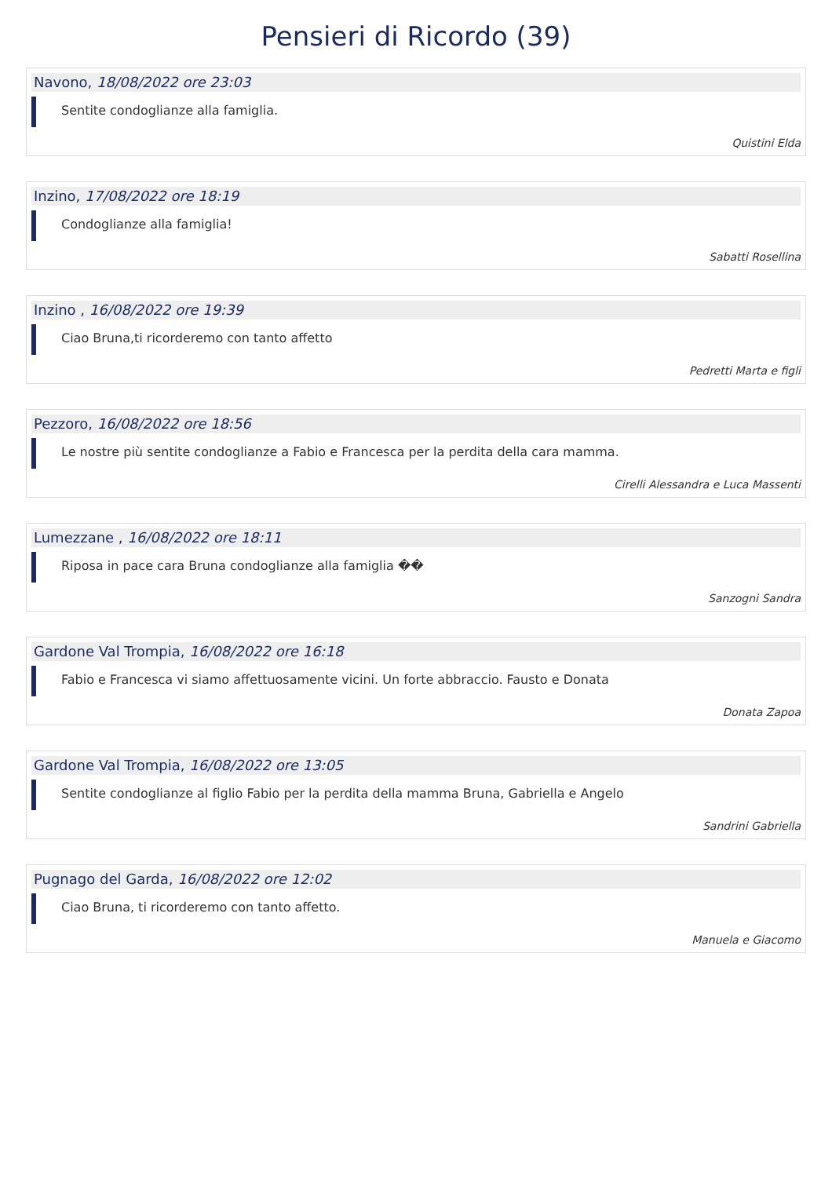Pensieri di Ricordo (39)
Navono, 18/08/2022 ore 23:03
Sentite condoglianze alla famiglia.
Quistini Elda
Inzino, 17/08/2022 ore 18:19
Condoglianze alla famiglia!
Sabatti Rosellina
Inzino , 16/08/2022 ore 19:39
Ciao Bruna,ti ricorderemo con tanto affetto
Pedretti Marta e figli
Pezzoro, 16/08/2022 ore 18:56
Le nostre più sentite condoglianze a Fabio e Francesca per la perdita della cara mamma.
Cirelli Alessandra e Luca Massenti
Lumezzane , 16/08/2022 ore 18:11
Riposa in pace cara Bruna condoglianze alla famiglia ��
Sanzogni Sandra
Gardone Val Trompia, 16/08/2022 ore 16:18
Fabio e Francesca vi siamo affettuosamente vicini. Un forte abbraccio. Fausto e Donata
Donata Zapoa
Gardone Val Trompia, 16/08/2022 ore 13:05
Sentite condoglianze al figlio Fabio per la perdita della mamma Bruna, Gabriella e Angelo
Sandrini Gabriella
Pugnago del Garda, 16/08/2022 ore 12:02
Ciao Bruna, ti ricorderemo con tanto affetto.
Manuela e Giacomo